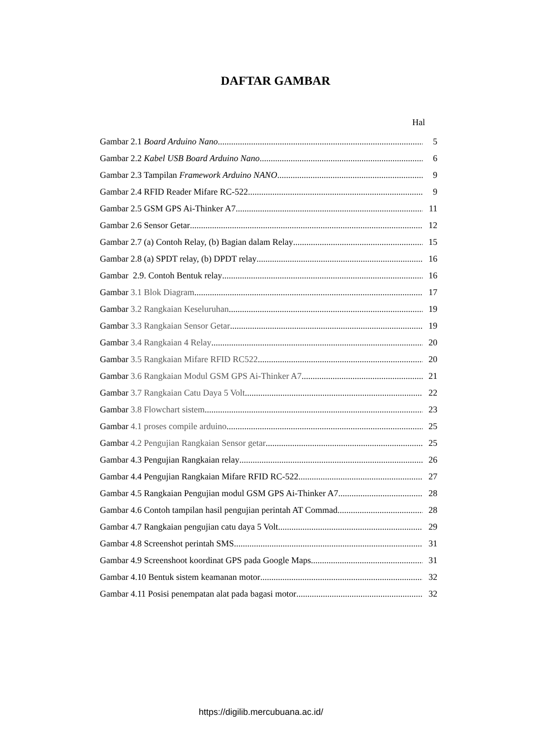DAFTAR GAMBAR
Hal
Gambar 2.1 Board Arduino Nano 5
Gambar 2.2 Kabel USB Board Arduino Nano 6
Gambar 2.3 Tampilan Framework Arduino NANO 9
Gambar 2.4 RFID Reader Mifare RC-522 9
Gambar 2.5 GSM GPS Ai-Thinker A7 11
Gambar 2.6 Sensor Getar 12
Gambar 2.7 (a) Contoh Relay, (b) Bagian dalam Relay 15
Gambar 2.8 (a) SPDT relay, (b) DPDT relay 16
Gambar 2.9. Contoh Bentuk relay 16
Gambar 3.1 Blok Diagram 17
Gambar 3.2 Rangkaian Keseluruhan 19
Gambar 3.3 Rangkaian Sensor Getar 19
Gambar 3.4 Rangkaian 4 Relay 20
Gambar 3.5 Rangkaian Mifare RFID RC522 20
Gambar 3.6 Rangkaian Modul GSM GPS Ai-Thinker A7 21
Gambar 3.7 Rangkaian Catu Daya 5 Volt 22
Gambar 3.8 Flowchart sistem 23
Gambar 4.1 proses compile arduino 25
Gambar 4.2 Pengujian Rangkaian Sensor getar 25
Gambar 4.3 Pengujian Rangkaian relay 26
Gambar 4.4 Pengujian Rangkaian Mifare RFID RC-522 27
Gambar 4.5 Rangkaian Pengujian modul GSM GPS Ai-Thinker A7 28
Gambar 4.6 Contoh tampilan hasil pengujian perintah AT Commad 28
Gambar 4.7 Rangkaian pengujian catu daya 5 Volt 29
Gambar 4.8 Screenshot perintah SMS 31
Gambar 4.9 Screenshoot koordinat GPS pada Google Maps 31
Gambar 4.10 Bentuk sistem keamanan motor 32
Gambar 4.11 Posisi penempatan alat pada bagasi motor 32
https://digilib.mercubuana.ac.id/